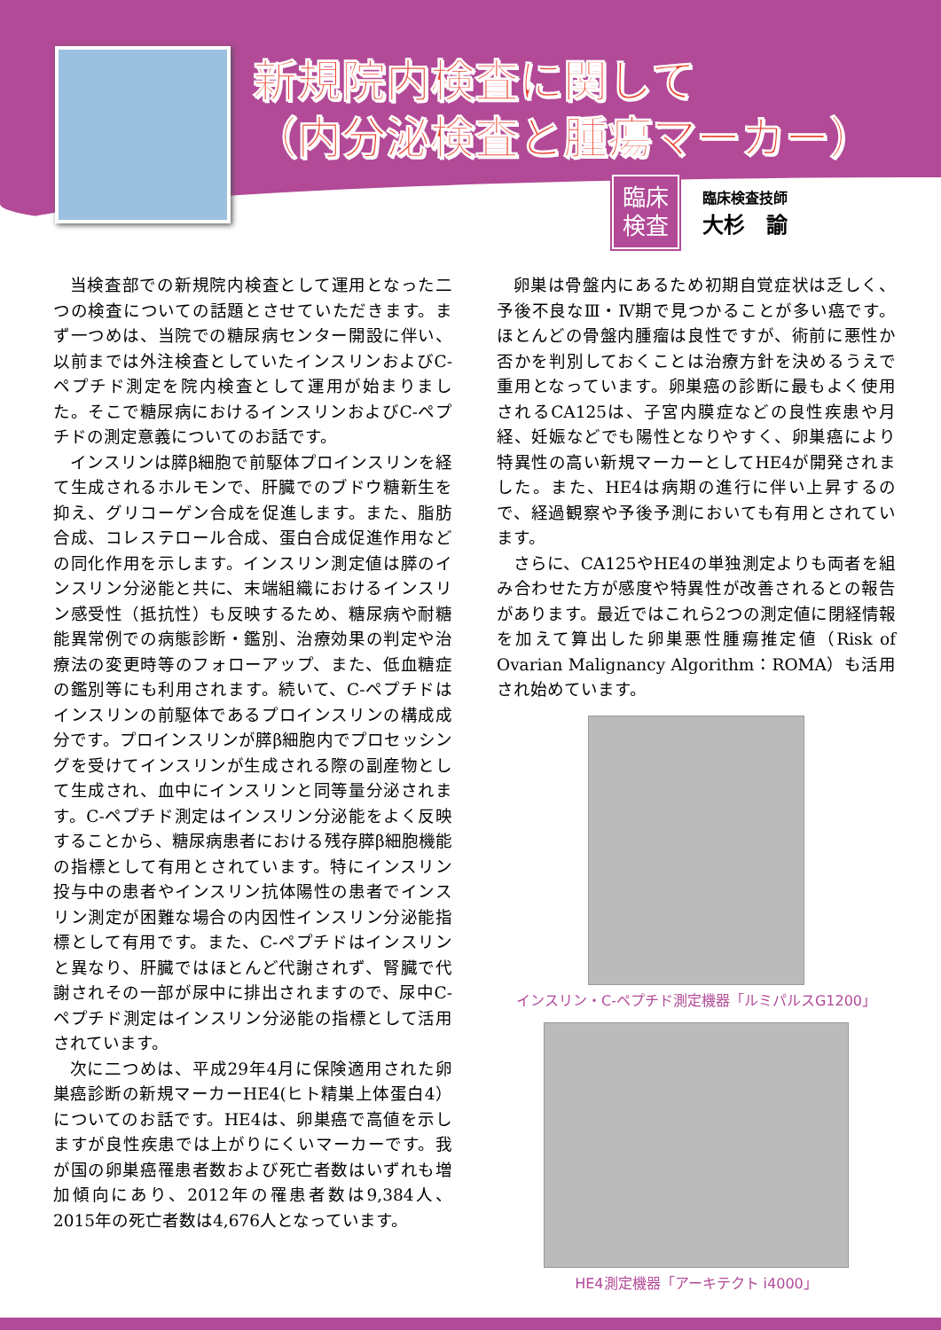新規院内検査に関して
（内分泌検査と腫瘍マーカー）
臨床
検査
臨床検査技師
大杉　諭
当検査部での新規院内検査として運用となった二つの検査についての話題とさせていただきます。まず一つめは、当院での糖尿病センター開設に伴い、以前までは外注検査としていたインスリンおよびC-ペプチド測定を院内検査として運用が始まりました。そこで糖尿病におけるインスリンおよびC-ペプチドの測定意義についてのお話です。
インスリンは膵β細胞で前駆体プロインスリンを経て生成されるホルモンで、肝臓でのブドウ糖新生を抑え、グリコーゲン合成を促進します。また、脂肪合成、コレステロール合成、蛋白合成促進作用などの同化作用を示します。インスリン測定値は膵のインスリン分泌能と共に、末端組織におけるインスリン感受性（抵抗性）も反映するため、糖尿病や耐糖能異常例での病態診断・鑑別、治療効果の判定や治療法の変更時等のフォローアップ、また、低血糖症の鑑別等にも利用されます。続いて、C-ペプチドはインスリンの前駆体であるプロインスリンの構成成分です。プロインスリンが膵β細胞内でプロセッシングを受けてインスリンが生成される際の副産物として生成され、血中にインスリンと同等量分泌されます。C-ペプチド測定はインスリン分泌能をよく反映することから、糖尿病患者における残存膵β細胞機能の指標として有用とされています。特にインスリン投与中の患者やインスリン抗体陽性の患者でインスリン測定が困難な場合の内因性インスリン分泌能指標として有用です。また、C-ペプチドはインスリンと異なり、肝臓ではほとんど代謝されず、腎臓で代謝されその一部が尿中に排出されますので、尿中C-ペプチド測定はインスリン分泌能の指標として活用されています。
次に二つめは、平成29年4月に保険適用された卵巣癌診断の新規マーカーHE4(ヒト精巣上体蛋白4）についてのお話です。HE4は、卵巣癌で高値を示しますが良性疾患では上がりにくいマーカーです。我が国の卵巣癌罹患者数および死亡者数はいずれも増加傾向にあり、2012年の罹患者数は9,384人、2015年の死亡者数は4,676人となっています。
卵巣は骨盤内にあるため初期自覚症状は乏しく、予後不良なⅢ・Ⅳ期で見つかることが多い癌です。ほとんどの骨盤内腫瘤は良性ですが、術前に悪性か否かを判別しておくことは治療方針を決めるうえで重用となっています。卵巣癌の診断に最もよく使用されるCA125は、子宮内膜症などの良性疾患や月経、妊娠などでも陽性となりやすく、卵巣癌により特異性の高い新規マーカーとしてHE4が開発されました。また、HE4は病期の進行に伴い上昇するので、経過観察や予後予測においても有用とされています。
さらに、CA125やHE4の単独測定よりも両者を組み合わせた方が感度や特異性が改善されるとの報告があります。最近ではこれら2つの測定値に閉経情報を加えて算出した卵巣悪性腫瘍推定値（Risk of Ovarian Malignancy Algorithm：ROMA）も活用され始めています。
インスリン・C-ペプチド測定機器「ルミパルスG1200」
HE4測定機器「アーキテクト i4000」